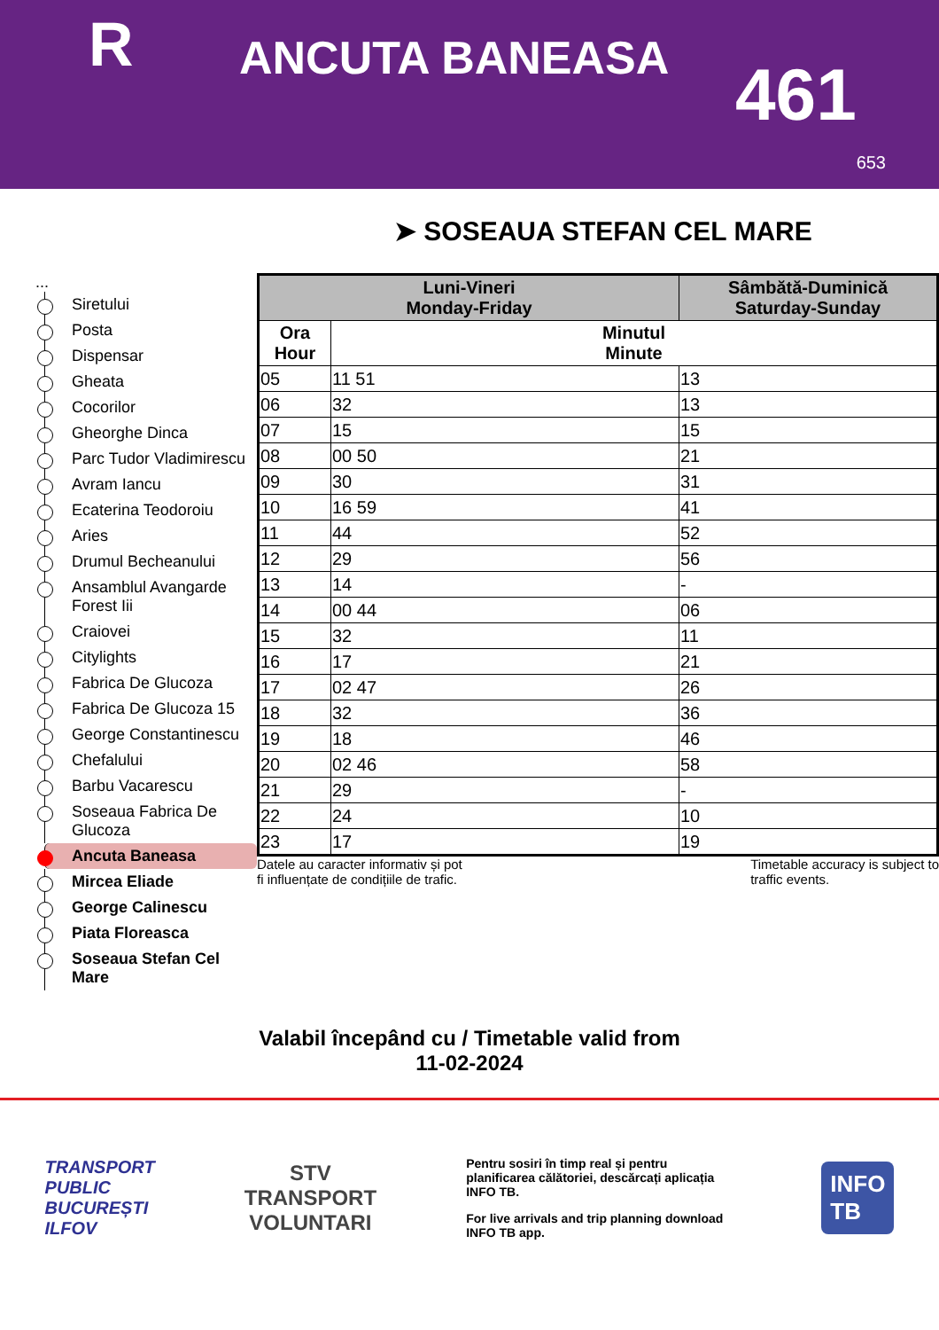R
ANCUTA BANEASA
461
653
➤ SOSEAUA STEFAN CEL MARE
...
Siretului
Posta
Dispensar
Gheata
Cocorilor
Gheorghe Dinca
Parc Tudor Vladimirescu
Avram Iancu
Ecaterina Teodoroiu
Aries
Drumul Becheanului
Ansamblul Avangarde Forest Iii
Craiovei
Citylights
Fabrica De Glucoza
Fabrica De Glucoza 15
George Constantinescu
Chefalului
Barbu Vacarescu
Soseaua Fabrica De Glucoza
Ancuta Baneasa
Mircea Eliade
George Calinescu
Piata Floreasca
Soseaua Stefan Cel Mare
| Luni-Vineri Monday-Friday | | Sâmbătă-Duminică Saturday-Sunday |
| --- | --- | --- |
| Ora Hour | Minutul Minute | |
| 05 | 11 51 | 13 |
| 06 | 32 | 13 |
| 07 | 15 | 15 |
| 08 | 00 50 | 21 |
| 09 | 30 | 31 |
| 10 | 16 59 | 41 |
| 11 | 44 | 52 |
| 12 | 29 | 56 |
| 13 | 14 | - |
| 14 | 00 44 | 06 |
| 15 | 32 | 11 |
| 16 | 17 | 21 |
| 17 | 02 47 | 26 |
| 18 | 32 | 36 |
| 19 | 18 | 46 |
| 20 | 02 46 | 58 |
| 21 | 29 | - |
| 22 | 24 | 10 |
| 23 | 17 | 19 |
Datele au caracter informativ și pot
fi influențate de condițiile de trafic.
Timetable accuracy is subject to
traffic events.
Valabil începând cu / Timetable valid from
11-02-2024
TRANSPORT
PUBLIC
BUCUREȘTI
ILFOV
STV
TRANSPORT
VOLUNTARI
Pentru sosiri în timp real și pentru planificarea călătoriei, descărcați aplicația INFO TB.
For live arrivals and trip planning download INFO TB app.
INFO
TB